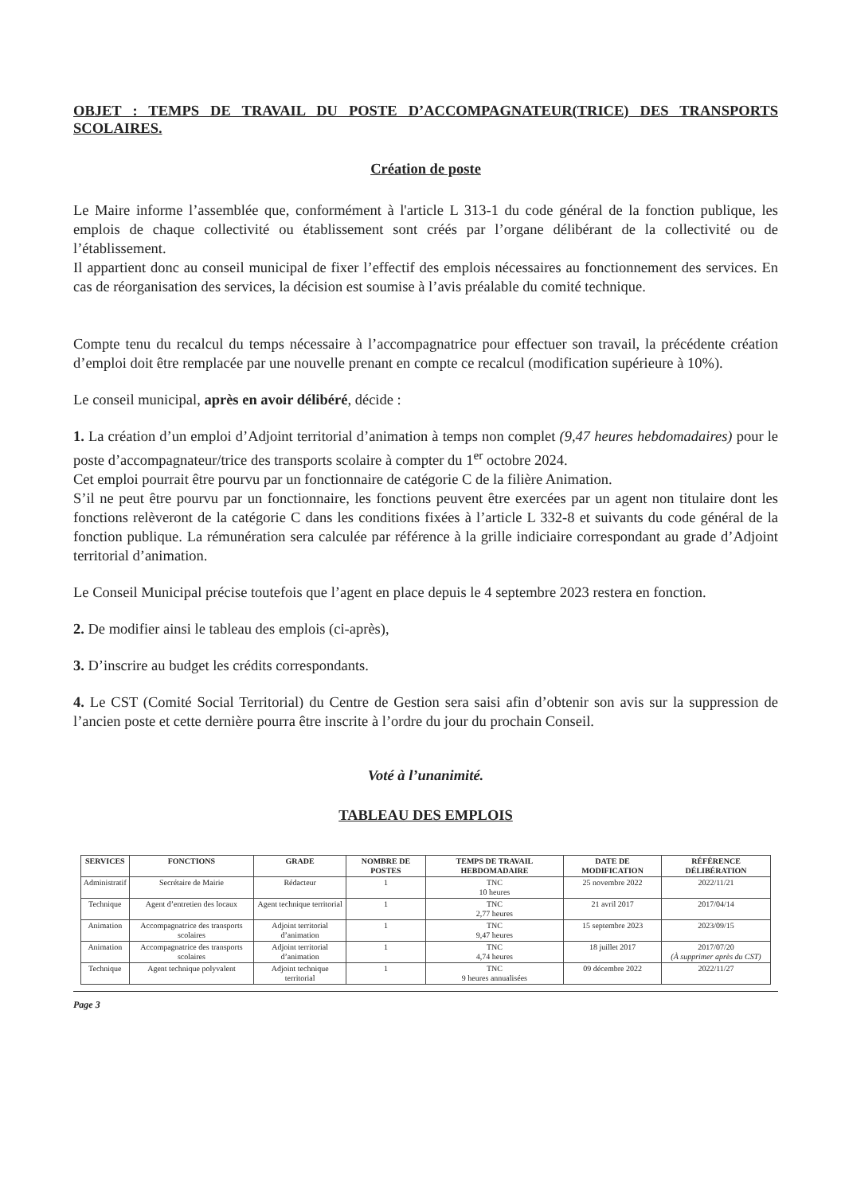OBJET : TEMPS DE TRAVAIL DU POSTE D’ACCOMPAGNATEUR(TRICE) DES TRANSPORTS SCOLAIRES.
Création de poste
Le Maire informe l’assemblée que, conformément à l'article L 313-1 du code général de la fonction publique, les emplois de chaque collectivité ou établissement sont créés par l’organe délibérant de la collectivité ou de l’établissement.
Il appartient donc au conseil municipal de fixer l’effectif des emplois nécessaires au fonctionnement des services. En cas de réorganisation des services, la décision est soumise à l’avis préalable du comité technique.
Compte tenu du recalcul du temps nécessaire à l’accompagnatrice pour effectuer son travail, la précédente création d’emploi doit être remplacée par une nouvelle prenant en compte ce recalcul (modification supérieure à 10%).
Le conseil municipal, après en avoir délibéré, décide :
1. La création d’un emploi d’Adjoint territorial d’animation à temps non complet (9,47 heures hebdomadaires) pour le poste d’accompagnateur/trice des transports scolaire à compter du 1<sup>er</sup> octobre 2024.
Cet emploi pourrait être pourvu par un fonctionnaire de catégorie C de la filière Animation.
S’il ne peut être pourvu par un fonctionnaire, les fonctions peuvent être exercées par un agent non titulaire dont les fonctions relèveront de la catégorie C dans les conditions fixées à l’article L 332-8 et suivants du code général de la fonction publique. La rémunération sera calculée par référence à la grille indiciaire correspondant au grade d’Adjoint territorial d’animation.
Le Conseil Municipal précise toutefois que l’agent en place depuis le 4 septembre 2023 restera en fonction.
2. De modifier ainsi le tableau des emplois (ci-après),
3. D’inscrire au budget les crédits correspondants.
4. Le CST (Comité Social Territorial) du Centre de Gestion sera saisi afin d’obtenir son avis sur la suppression de l’ancien poste et cette dernière pourra être inscrite à l’ordre du jour du prochain Conseil.
Voté à l’unanimité.
TABLEAU DES EMPLOIS
| SERVICES | FONCTIONS | GRADE | NOMBRE DE POSTES | TEMPS DE TRAVAIL HEBDOMADAIRE | DATE DE MODIFICATION | RÉFÉRENCE DÉLIBÉRATION |
| --- | --- | --- | --- | --- | --- | --- |
| Administratif | Secrétaire de Mairie | Rédacteur | 1 | TNC 10 heures | 25 novembre 2022 | 2022/11/21 |
| Technique | Agent d’entretien des locaux | Agent technique territorial | 1 | TNC 2,77 heures | 21 avril 2017 | 2017/04/14 |
| Animation | Accompagnatrice des transports scolaires | Adjoint territorial d’animation | 1 | TNC 9,47 heures | 15 septembre 2023 | 2023/09/15 |
| Animation | Accompagnatrice des transports scolaires | Adjoint territorial d’animation | 1 | TNC 4,74 heures | 18 juillet 2017 | 2017/07/20 (À supprimer après du CST) |
| Technique | Agent technique polyvalent | Adjoint technique territorial | 1 | TNC 9 heures annualisées | 09 décembre 2022 | 2022/11/27 |
Page 3